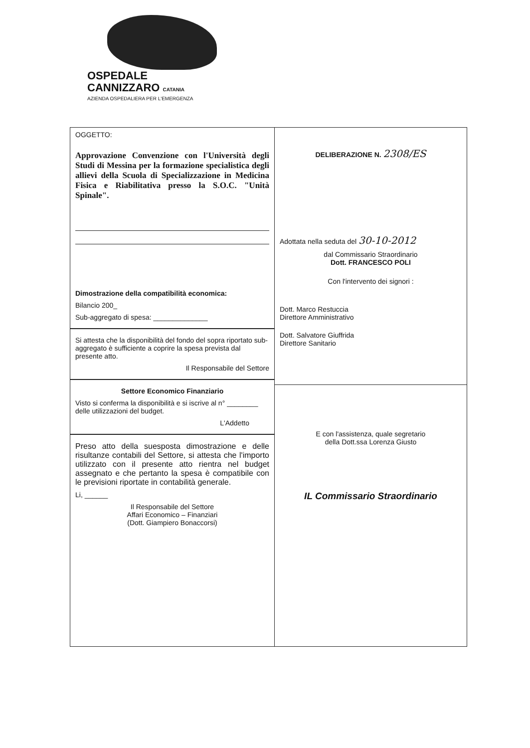OSPEDALE
CANNIZZARO CATANIA
AZIENDA OSPEDALIERA PER L'EMERGENZA
OGGETTO:
Approvazione Convenzione con l'Università degli Studi di Messina per la formazione specialistica degli allievi della Scuola di Specializzazione in Medicina Fisica e Riabilitativa presso la S.O.C. "Unità Spinale".
Dimostrazione della compatibilità economica:
Bilancio 200_
Sub-aggregato di spesa: ______________
Si attesta che la disponibilità del fondo del sopra riportato sub-aggregato è sufficiente a coprire la spesa prevista dal presente atto.
Il Responsabile del Settore
Settore Economico Finanziario
Visto si conferma la disponibilità e si iscrive al n° ________ delle utilizzazioni del budget.
L'Addetto
Preso atto della suesposta dimostrazione e delle risultanze contabili del Settore, si attesta che l'importo utilizzato con il presente atto rientra nel budget assegnato e che pertanto la spesa è compatibile con le previsioni riportate in contabilità generale.
Li, ______
Il Responsabile del Settore
Affari Economico – Finanziari
(Dott. Giampiero Bonaccorsi)
DELIBERAZIONE N. 2308/ES
Adottata nella seduta del 30-10-2012
dal Commissario Straordinario
Dott. FRANCESCO POLI
Con l'intervento dei signori :
Dott. Marco Restuccia
Direttore Amministrativo
Dott. Salvatore Giuffrida
Direttore Sanitario
E con l'assistenza, quale segretario
della Dott.ssa Lorenza Giusto
IL Commissario Straordinario